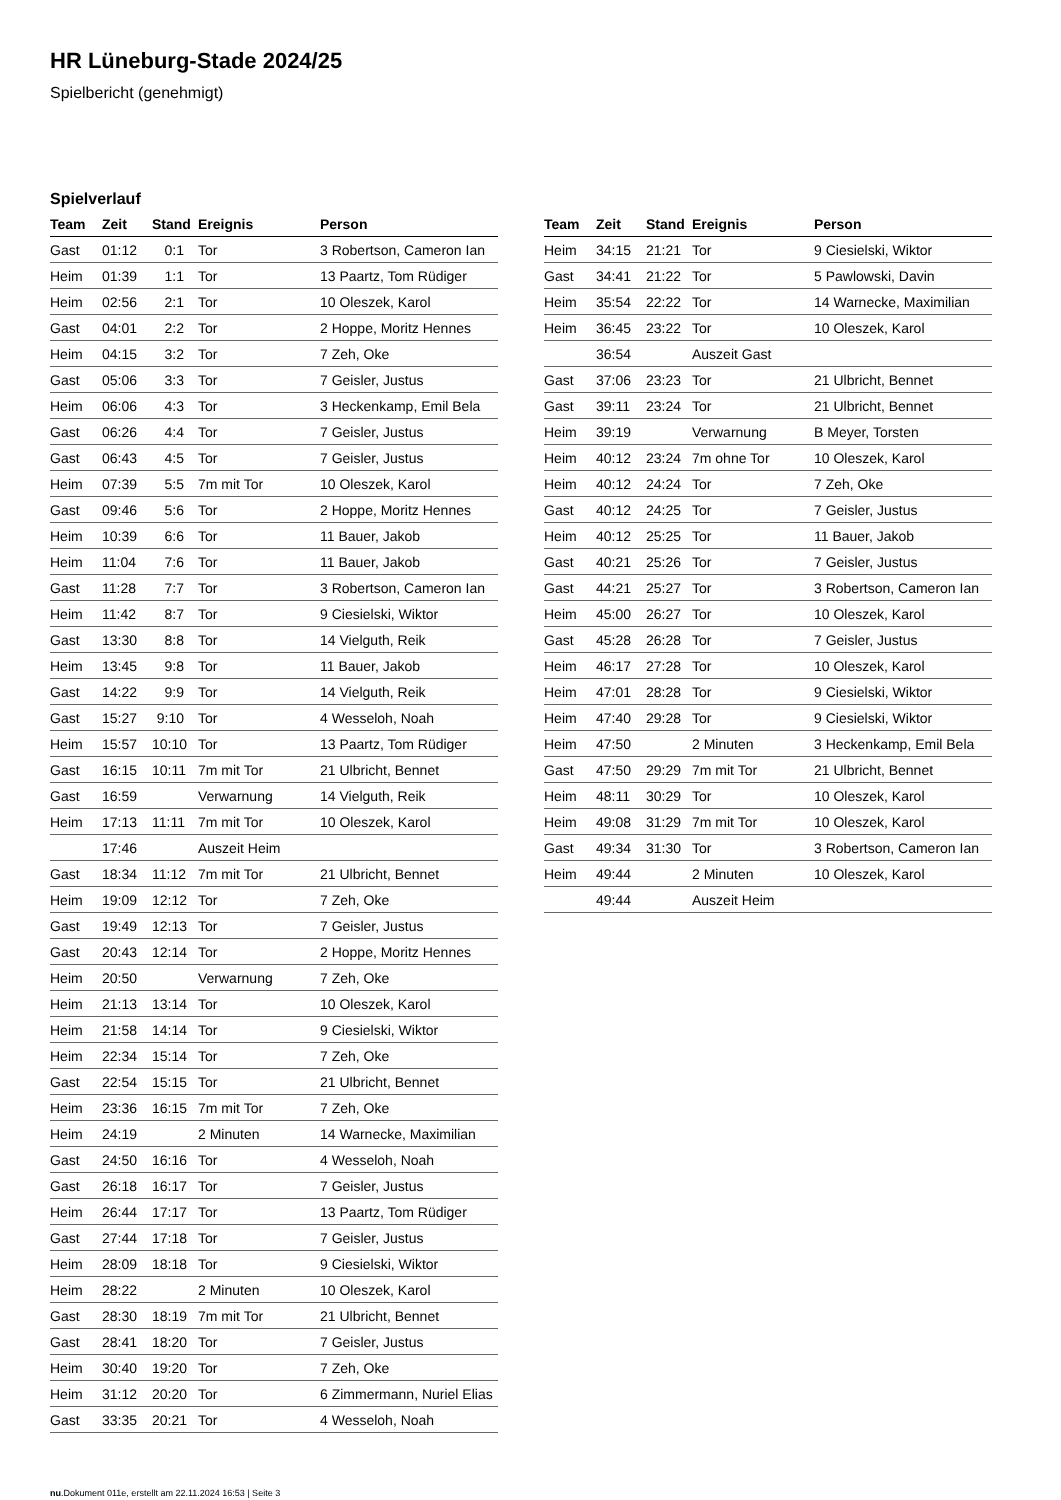HR Lüneburg-Stade 2024/25
Spielbericht (genehmigt)
Spielverlauf
| Team | Zeit | Stand | Ereignis | Person |
| --- | --- | --- | --- | --- |
| Gast | 01:12 | 0:1 | Tor | 3 Robertson, Cameron Ian |
| Heim | 01:39 | 1:1 | Tor | 13 Paartz, Tom Rüdiger |
| Heim | 02:56 | 2:1 | Tor | 10 Oleszek, Karol |
| Gast | 04:01 | 2:2 | Tor | 2 Hoppe, Moritz Hennes |
| Heim | 04:15 | 3:2 | Tor | 7 Zeh, Oke |
| Gast | 05:06 | 3:3 | Tor | 7 Geisler, Justus |
| Heim | 06:06 | 4:3 | Tor | 3 Heckenkamp, Emil Bela |
| Gast | 06:26 | 4:4 | Tor | 7 Geisler, Justus |
| Gast | 06:43 | 4:5 | Tor | 7 Geisler, Justus |
| Heim | 07:39 | 5:5 | 7m mit Tor | 10 Oleszek, Karol |
| Gast | 09:46 | 5:6 | Tor | 2 Hoppe, Moritz Hennes |
| Heim | 10:39 | 6:6 | Tor | 11 Bauer, Jakob |
| Heim | 11:04 | 7:6 | Tor | 11 Bauer, Jakob |
| Gast | 11:28 | 7:7 | Tor | 3 Robertson, Cameron Ian |
| Heim | 11:42 | 8:7 | Tor | 9 Ciesielski, Wiktor |
| Gast | 13:30 | 8:8 | Tor | 14 Vielguth, Reik |
| Heim | 13:45 | 9:8 | Tor | 11 Bauer, Jakob |
| Gast | 14:22 | 9:9 | Tor | 14 Vielguth, Reik |
| Gast | 15:27 | 9:10 | Tor | 4 Wesseloh, Noah |
| Heim | 15:57 | 10:10 | Tor | 13 Paartz, Tom Rüdiger |
| Gast | 16:15 | 10:11 | 7m mit Tor | 21 Ulbricht, Bennet |
| Gast | 16:59 | | Verwarnung | 14 Vielguth, Reik |
| Heim | 17:13 | 11:11 | 7m mit Tor | 10 Oleszek, Karol |
| | 17:46 | | Auszeit Heim | |
| Gast | 18:34 | 11:12 | 7m mit Tor | 21 Ulbricht, Bennet |
| Heim | 19:09 | 12:12 | Tor | 7 Zeh, Oke |
| Gast | 19:49 | 12:13 | Tor | 7 Geisler, Justus |
| Gast | 20:43 | 12:14 | Tor | 2 Hoppe, Moritz Hennes |
| Heim | 20:50 | | Verwarnung | 7 Zeh, Oke |
| Heim | 21:13 | 13:14 | Tor | 10 Oleszek, Karol |
| Heim | 21:58 | 14:14 | Tor | 9 Ciesielski, Wiktor |
| Heim | 22:34 | 15:14 | Tor | 7 Zeh, Oke |
| Gast | 22:54 | 15:15 | Tor | 21 Ulbricht, Bennet |
| Heim | 23:36 | 16:15 | 7m mit Tor | 7 Zeh, Oke |
| Heim | 24:19 | | 2 Minuten | 14 Warnecke, Maximilian |
| Gast | 24:50 | 16:16 | Tor | 4 Wesseloh, Noah |
| Gast | 26:18 | 16:17 | Tor | 7 Geisler, Justus |
| Heim | 26:44 | 17:17 | Tor | 13 Paartz, Tom Rüdiger |
| Gast | 27:44 | 17:18 | Tor | 7 Geisler, Justus |
| Heim | 28:09 | 18:18 | Tor | 9 Ciesielski, Wiktor |
| Heim | 28:22 | | 2 Minuten | 10 Oleszek, Karol |
| Gast | 28:30 | 18:19 | 7m mit Tor | 21 Ulbricht, Bennet |
| Gast | 28:41 | 18:20 | Tor | 7 Geisler, Justus |
| Heim | 30:40 | 19:20 | Tor | 7 Zeh, Oke |
| Heim | 31:12 | 20:20 | Tor | 6 Zimmermann, Nuriel Elias |
| Gast | 33:35 | 20:21 | Tor | 4 Wesseloh, Noah |
| Team | Zeit | Stand | Ereignis | Person |
| --- | --- | --- | --- | --- |
| Heim | 34:15 | 21:21 | Tor | 9 Ciesielski, Wiktor |
| Gast | 34:41 | 21:22 | Tor | 5 Pawlowski, Davin |
| Heim | 35:54 | 22:22 | Tor | 14 Warnecke, Maximilian |
| Heim | 36:45 | 23:22 | Tor | 10 Oleszek, Karol |
| | 36:54 | | Auszeit Gast | |
| Gast | 37:06 | 23:23 | Tor | 21 Ulbricht, Bennet |
| Gast | 39:11 | 23:24 | Tor | 21 Ulbricht, Bennet |
| Heim | 39:19 | | Verwarnung | B Meyer, Torsten |
| Heim | 40:12 | 23:24 | 7m ohne Tor | 10 Oleszek, Karol |
| Heim | 40:12 | 24:24 | Tor | 7 Zeh, Oke |
| Gast | 40:12 | 24:25 | Tor | 7 Geisler, Justus |
| Heim | 40:12 | 25:25 | Tor | 11 Bauer, Jakob |
| Gast | 40:21 | 25:26 | Tor | 7 Geisler, Justus |
| Gast | 44:21 | 25:27 | Tor | 3 Robertson, Cameron Ian |
| Heim | 45:00 | 26:27 | Tor | 10 Oleszek, Karol |
| Gast | 45:28 | 26:28 | Tor | 7 Geisler, Justus |
| Heim | 46:17 | 27:28 | Tor | 10 Oleszek, Karol |
| Heim | 47:01 | 28:28 | Tor | 9 Ciesielski, Wiktor |
| Heim | 47:40 | 29:28 | Tor | 9 Ciesielski, Wiktor |
| Heim | 47:50 | | 2 Minuten | 3 Heckenkamp, Emil Bela |
| Gast | 47:50 | 29:29 | 7m mit Tor | 21 Ulbricht, Bennet |
| Heim | 48:11 | 30:29 | Tor | 10 Oleszek, Karol |
| Heim | 49:08 | 31:29 | 7m mit Tor | 10 Oleszek, Karol |
| Gast | 49:34 | 31:30 | Tor | 3 Robertson, Cameron Ian |
| Heim | 49:44 | | 2 Minuten | 10 Oleszek, Karol |
| | 49:44 | | Auszeit Heim | |
nu.Dokument 011e, erstellt am 22.11.2024 16:53 | Seite 3